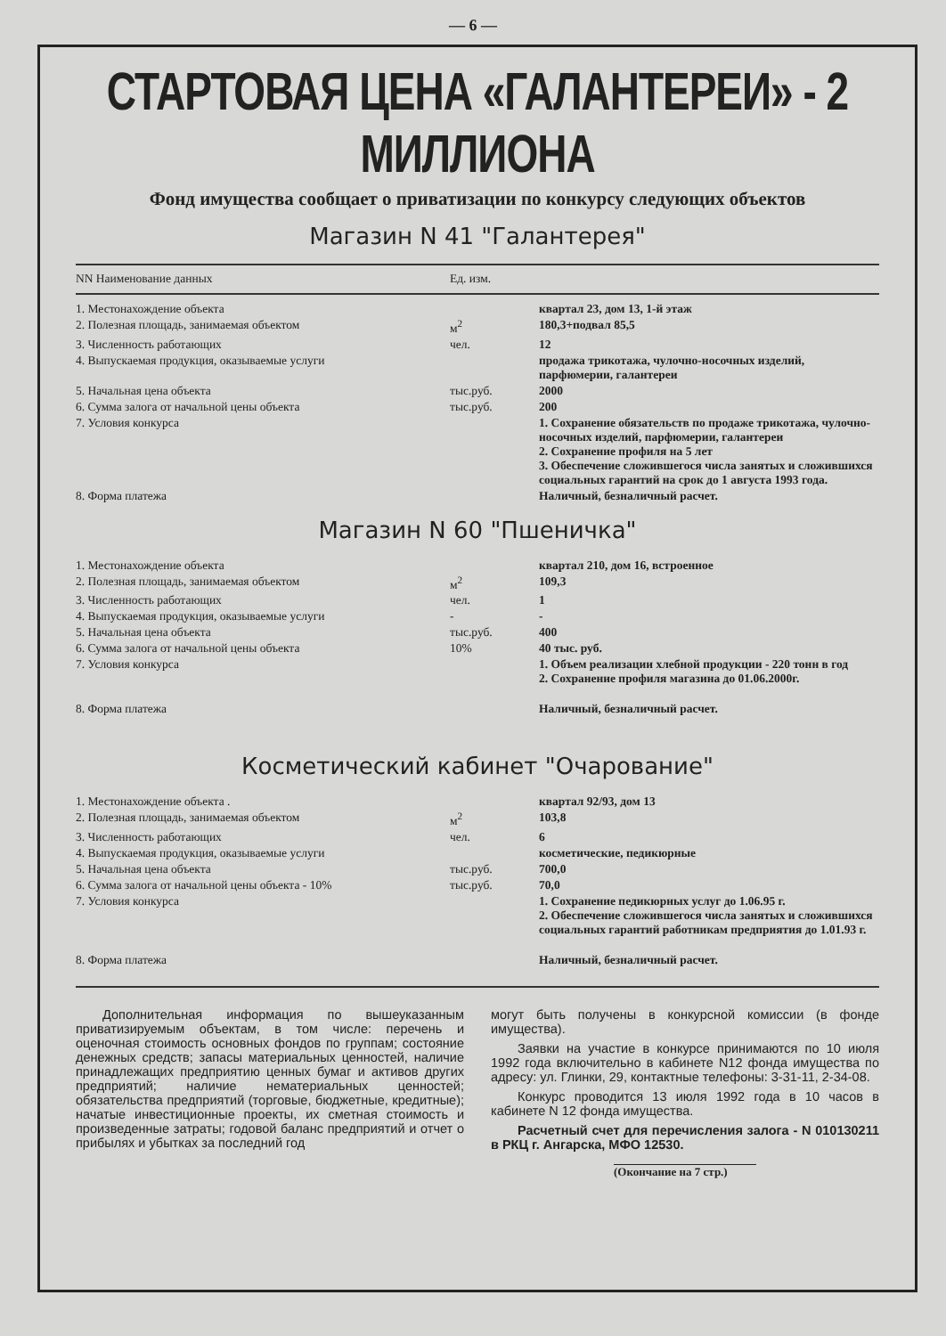— 6 —
СТАРТОВАЯ ЦЕНА «ГАЛАНТЕРЕИ» - 2 МИЛЛИОНА
Фонд имущества сообщает о приватизации по конкурсу следующих объектов
Магазин N 41 "Галантерея"
| NN Наименование данных | Ед. изм. | |
| --- | --- | --- |
| 1. Местонахождение объекта | | квартал 23, дом 13, 1-й этаж |
| 2. Полезная площадь, занимаемая объектом | м<sup>2</sup> | 180,3+подвал 85,5 |
| 3. Численность работающих | чел. | 12 |
| 4. Выпускаемая продукция, оказываемые услуги | | продажа трикотажа, чулочно-носочных изделий, парфюмерии, галантереи |
| 5. Начальная цена объекта | тыс.руб. | 2000 |
| 6. Сумма залога от начальной цены объекта | тыс.руб. | 200 |
| 7. Условия конкурса | | 1. Сохранение обязательств по продаже трикотажа, чулочно-носочных изделий, парфюмерии, галантереи 2. Сохранение профиля на 5 лет 3. Обеспечение сложившегося числа занятых и сложившихся социальных гарантий на срок до 1 августа 1993 года. |
| 8. Форма платежа | | Наличный, безналичный расчет. |
Магазин N 60 "Пшеничка"
| 1. Местонахождение объекта | | квартал 210, дом 16, встроенное |
| 2. Полезная площадь, занимаемая объектом | м<sup>2</sup> | 109,3 |
| 3. Численность работающих | чел. | 1 |
| 4. Выпускаемая продукция, оказываемые услуги | - | - |
| 5. Начальная цена объекта | тыс.руб. | 400 |
| 6. Сумма залога от начальной цены объекта | 10% | 40 тыс. руб. |
| 7. Условия конкурса | | 1. Объем реализации хлебной продукции - 220 тонн в год 2. Сохранение профиля магазина до 01.06.2000г. |
| 8. Форма платежа | | Наличный, безналичный расчет. |
Косметический кабинет "Очарование"
| 1. Местонахождение объекта . | | квартал 92/93, дом 13 |
| 2. Полезная площадь, занимаемая объектом | м<sup>2</sup> | 103,8 |
| 3. Численность работающих | чел. | 6 |
| 4. Выпускаемая продукция, оказываемые услуги | | косметические, педикюрные |
| 5. Начальная цена объекта | тыс.руб. | 700,0 |
| 6. Сумма залога от начальной цены объекта - 10% | тыс.руб. | 70,0 |
| 7. Условия конкурса | | 1. Сохранение педикюрных услуг до 1.06.95 г. 2. Обеспечение сложившегося числа занятых и сложившихся социальных гарантий работникам предприятия до 1.01.93 г. |
| 8. Форма платежа | | Наличный, безналичный расчет. |
Дополнительная информация по вышеуказанным приватизируемым объектам, в том числе: перечень и оценочная стоимость основных фондов по группам; состояние денежных средств; запасы материальных ценностей, наличие принадлежащих предприятию ценных бумаг и активов других предприятий; наличие нематериальных ценностей; обязательства предприятий (торговые, бюджетные, кредитные); начатые инвестиционные проекты, их сметная стоимость и произведенные затраты; годовой баланс предприятий и отчет о прибылях и убытках за последний год
могут быть получены в конкурсной комиссии (в фонде имущества).
Заявки на участие в конкурсе принимаются по 10 июля 1992 года включительно в кабинете N12 фонда имущества по адресу: ул. Глинки, 29, контактные телефоны: 3-31-11, 2-34-08.
Конкурс проводится 13 июля 1992 года в 10 часов в кабинете N 12 фонда имущества.
Расчетный счет для перечисления залога - N 010130211 в РКЦ г. Ангарска, МФО 12530.
(Окончание на 7 стр.)